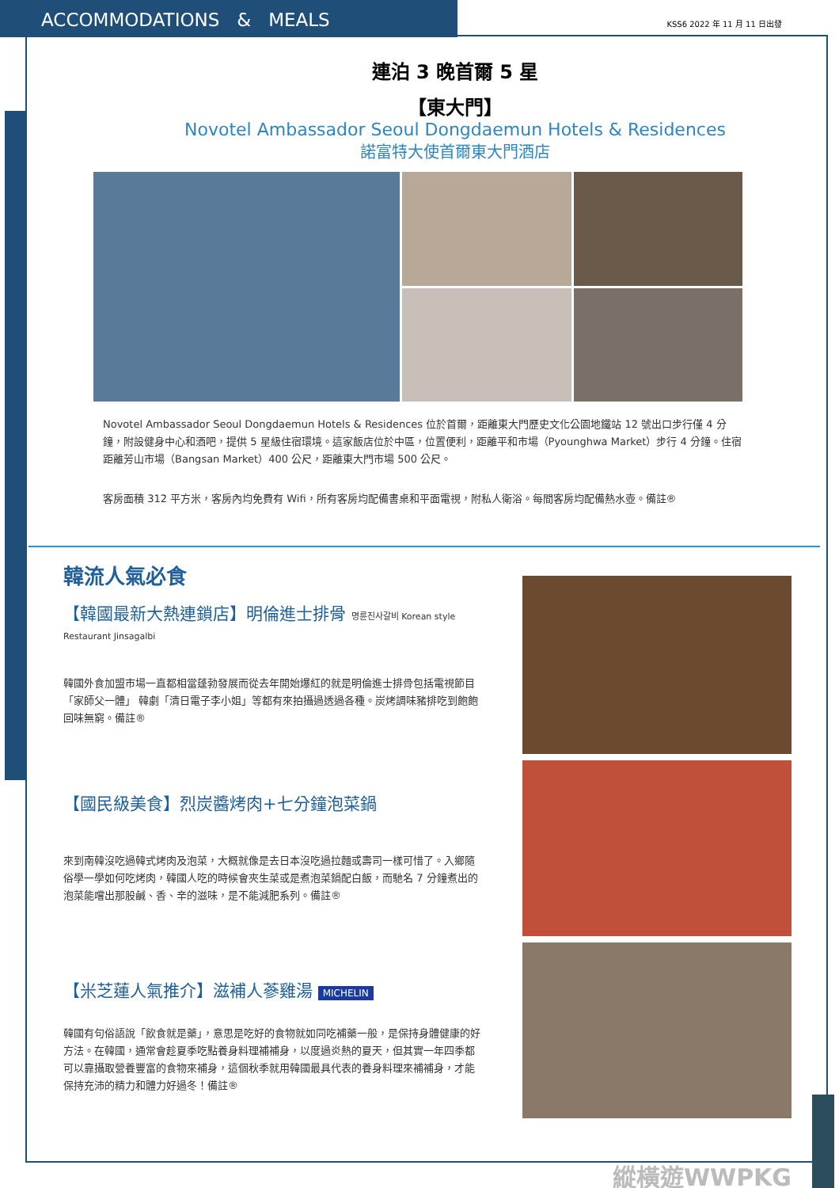ACCOMMODATIONS & MEALS
KSS6 2022 年 11 月 11 日出發
連泊 3 晚首爾 5 星
【東大門】
Novotel Ambassador Seoul Dongdaemun Hotels & Residences
諾富特大使首爾東大門酒店
Novotel Ambassador Seoul Dongdaemun Hotels & Residences 位於首爾，距離東大門歷史文化公園地鐵站 12 號出口步行僅 4 分鐘，附設健身中心和酒吧，提供 5 星級住宿環境。這家飯店位於中區，位置便利，距離平和市場（Pyounghwa Market）步行 4 分鐘。住宿距離芳山市場（Bangsan Market）400 公尺，距離東大門市場 500 公尺。
客房面積 312 平方米，客房內均免費有 Wifi，所有客房均配備書桌和平面電視，附私人衛浴。每間客房均配備熱水壺。備註®
韓流人氣必食
【韓國最新大熱連鎖店】明倫進士排骨 명륜진사갈비 Korean style Restaurant Jinsagalbi
韓國外食加盟市場一直都相當蓬勃發展而從去年開始爆紅的就是明倫進士排骨包括電視節目「家師父一體」 韓劇「清日電子李小姐」等都有來拍攝過透過各種。炭烤調味豬排吃到飽飽回味無窮。備註®
【國民級美食】烈炭醬烤肉+七分鐘泡菜鍋
來到南韓沒吃過韓式烤肉及泡菜，大概就像是去日本沒吃過拉麵或壽司一樣可惜了。入鄉隨俗學一學如何吃烤肉，韓國人吃的時候會夾生菜或是煮泡菜鍋配白飯，而馳名 7 分鐘煮出的泡菜能嚐出那股鹹、香、辛的滋味，是不能減肥系列。備註®
【米芝蓮人氣推介】滋補人蔘雞湯 MICHELIN
韓國有句俗語說「飲食就是藥」，意思是吃好的食物就如同吃補藥一般，是保持身體健康的好方法。在韓國，通常會趁夏季吃點養身料理補補身，以度過炎熱的夏天，但其實一年四季都可以靠攝取營養豐富的食物來補身，這個秋季就用韓國最具代表的養身料理來補補身，才能保持充沛的精力和體力好過冬！備註®
縱橫遊WWPKG